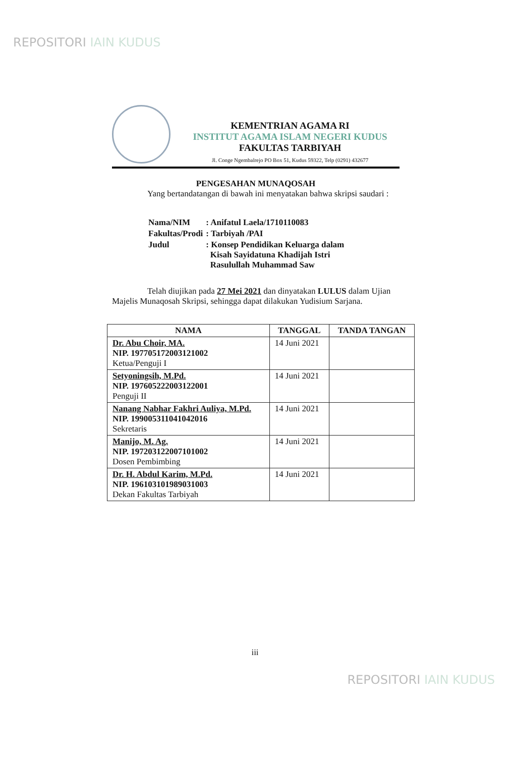REPOSITORI IAIN KUDUS
KEMENTRIAN AGAMA RI
INSTITUT AGAMA ISLAM NEGERI KUDUS
FAKULTAS TARBIYAH
Jl. Conge Ngembalrejo PO Box 51, Kudus 59322, Telp (0291) 432677
PENGESAHAN MUNAQOSAH
Yang bertandatangan di bawah ini menyatakan bahwa skripsi saudari :
| Nama/NIM | : Anifatul Laela/1710110083 |
| Fakultas/Prodi | : Tarbiyah /PAI |
| Judul | : Konsep Pendidikan Keluarga dalam Kisah Sayidatuna Khadijah Istri Rasulullah Muhammad Saw |
Telah diujikan pada 27 Mei 2021 dan dinyatakan LULUS dalam Ujian Majelis Munaqosah Skripsi, sehingga dapat dilakukan Yudisium Sarjana.
| NAMA | TANGGAL | TANDA TANGAN |
| --- | --- | --- |
| Dr. Abu Choir, MA. NIP. 197705172003121002 Ketua/Penguji I | 14 Juni 2021 | |
| Setyoningsih, M.Pd. NIP. 197605222003122001 Penguji II | 14 Juni 2021 | |
| Nanang Nabhar Fakhri Auliya, M.Pd. NIP. 199005311041042016 Sekretaris | 14 Juni 2021 | |
| Manijo, M. Ag. NIP. 197203122007101002 Dosen Pembimbing | 14 Juni 2021 | |
| Dr. H. Abdul Karim, M.Pd. NIP. 196103101989031003 Dekan Fakultas Tarbiyah | 14 Juni 2021 | |
iii
REPOSITORI IAIN KUDUS